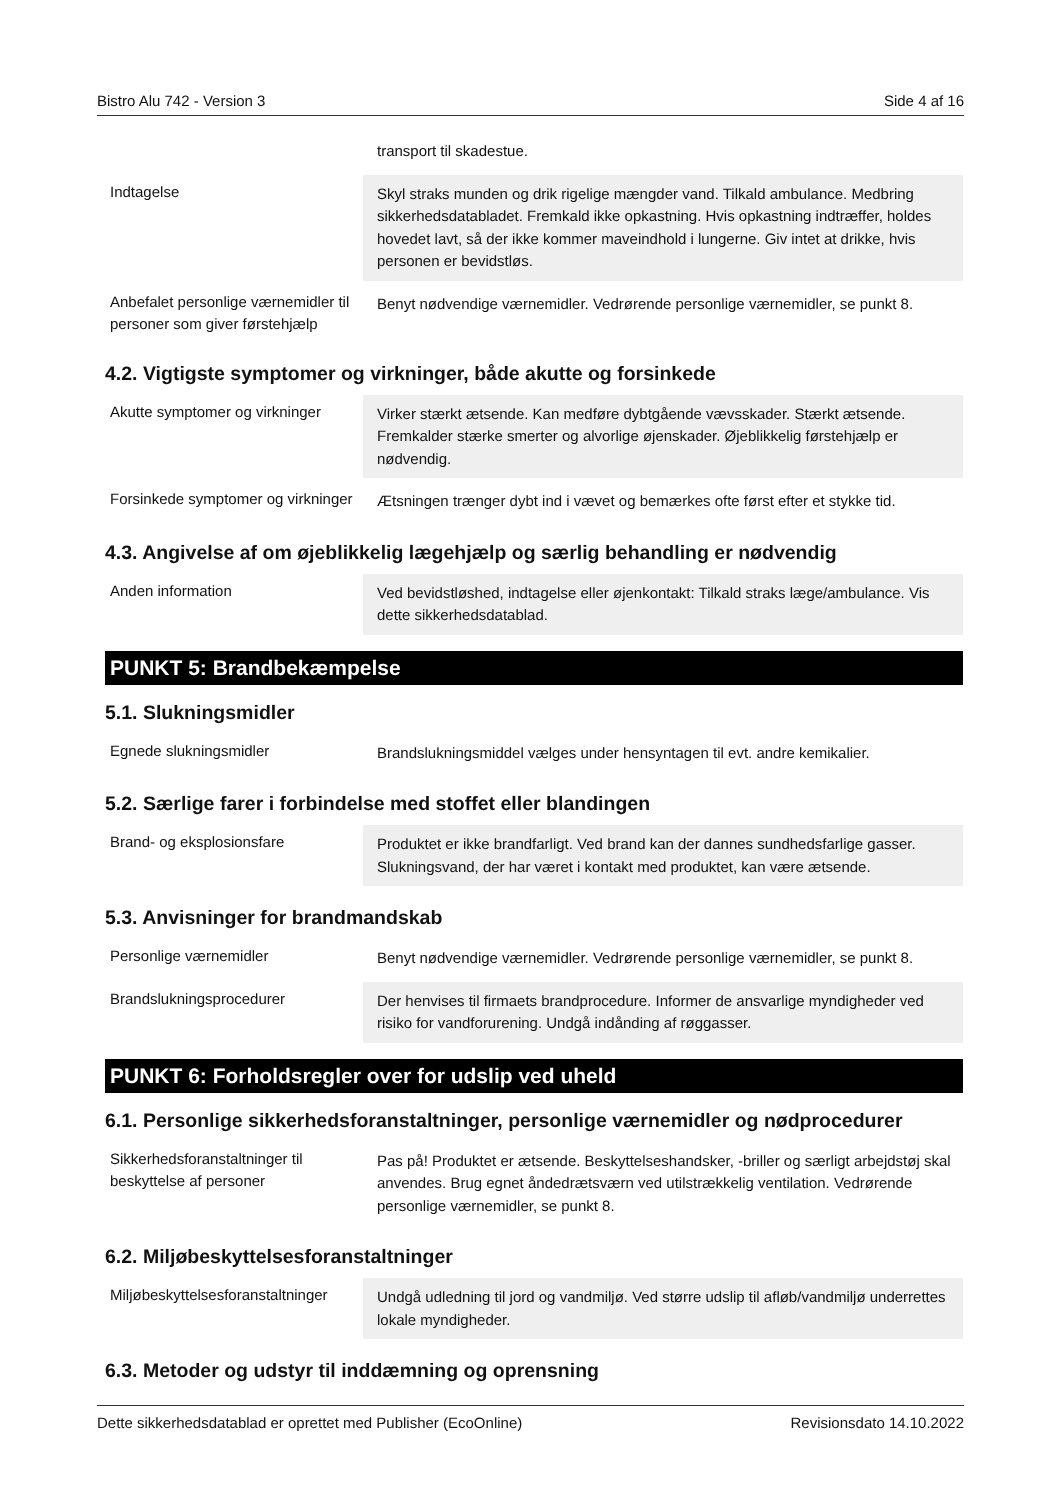Bistro Alu 742 - Version 3 Side 4 af 16
| | transport til skadestue. |
| Indtagelse | Skyl straks munden og drik rigelige mængder vand. Tilkald ambulance. Medbring sikkerhedsdatabladet. Fremkald ikke opkastning. Hvis opkastning indtræffer, holdes hovedet lavt, så der ikke kommer maveindhold i lungerne. Giv intet at drikke, hvis personen er bevidstløs. |
| Anbefalet personlige værnemidler til personer som giver førstehjælp | Benyt nødvendige værnemidler. Vedrørende personlige værnemidler, se punkt 8. |
4.2. Vigtigste symptomer og virkninger, både akutte og forsinkede
| Akutte symptomer og virkninger | Virker stærkt ætsende. Kan medføre dybtgående vævsskader. Stærkt ætsende. Fremkalder stærke smerter og alvorlige øjenskader. Øjeblikkelig førstehjælp er nødvendig. |
| Forsinkede symptomer og virkninger | Ætsningen trænger dybt ind i vævet og bemærkes ofte først efter et stykke tid. |
4.3. Angivelse af om øjeblikkelig lægehjælp og særlig behandling er nødvendig
| Anden information | Ved bevidstløshed, indtagelse eller øjenkontakt: Tilkald straks læge/ambulance. Vis dette sikkerhedsdatablad. |
PUNKT 5: Brandbekæmpelse
5.1. Slukningsmidler
| Egnede slukningsmidler | Brandslukningsmiddel vælges under hensyntagen til evt. andre kemikalier. |
5.2. Særlige farer i forbindelse med stoffet eller blandingen
| Brand- og eksplosionsfare | Produktet er ikke brandfarligt. Ved brand kan der dannes sundhedsfarlige gasser. Slukningsvand, der har været i kontakt med produktet, kan være ætsende. |
5.3. Anvisninger for brandmandskab
| Personlige værnemidler | Benyt nødvendige værnemidler. Vedrørende personlige værnemidler, se punkt 8. |
| Brandslukningsprocedurer | Der henvises til firmaets brandprocedure. Informer de ansvarlige myndigheder ved risiko for vandforurening. Undgå indånding af røggasser. |
PUNKT 6: Forholdsregler over for udslip ved uheld
6.1. Personlige sikkerhedsforanstaltninger, personlige værnemidler og nødprocedurer
| Sikkerhedsforanstaltninger til beskyttelse af personer | Pas på! Produktet er ætsende. Beskyttelseshandsker, -briller og særligt arbejdstøj skal anvendes. Brug egnet åndedrætsværn ved utilstrækkelig ventilation. Vedrørende personlige værnemidler, se punkt 8. |
6.2. Miljøbeskyttelsesforanstaltninger
| Miljøbeskyttelsesforanstaltninger | Undgå udledning til jord og vandmiljø. Ved større udslip til afløb/vandmiljø underrettes lokale myndigheder. |
6.3. Metoder og udstyr til inddæmning og oprensning
Dette sikkerhedsdatablad er oprettet med Publisher (EcoOnline) Revisionsdato 14.10.2022